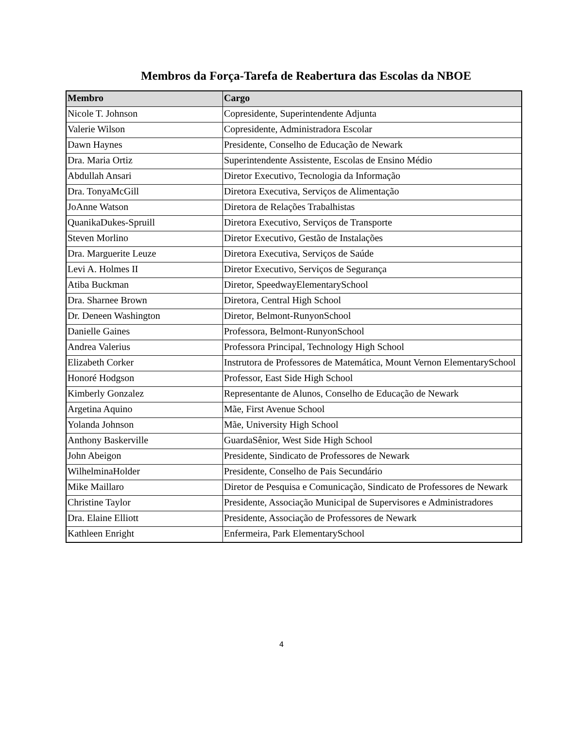Membros da Força-Tarefa de Reabertura das Escolas da NBOE
| Membro | Cargo |
| --- | --- |
| Nicole T. Johnson | Copresidente, Superintendente Adjunta |
| Valerie Wilson | Copresidente, Administradora Escolar |
| Dawn Haynes | Presidente, Conselho de Educação de Newark |
| Dra. Maria Ortiz | Superintendente Assistente, Escolas de Ensino Médio |
| Abdullah Ansari | Diretor Executivo, Tecnologia da Informação |
| Dra. TonyaMcGill | Diretora Executiva, Serviços de Alimentação |
| JoAnne Watson | Diretora de Relações Trabalhistas |
| QuanikaDukes-Spruill | Diretora Executivo, Serviços de Transporte |
| Steven Morlino | Diretor Executivo, Gestão de Instalações |
| Dra. Marguerite Leuze | Diretora Executiva, Serviços de Saúde |
| Levi A. Holmes II | Diretor Executivo, Serviços de Segurança |
| Atiba Buckman | Diretor, SpeedwayElementarySchool |
| Dra. Sharnee Brown | Diretora, Central High School |
| Dr. Deneen Washington | Diretor, Belmont-RunyonSchool |
| Danielle Gaines | Professora, Belmont-RunyonSchool |
| Andrea Valerius | Professora Principal, Technology High School |
| Elizabeth Corker | Instrutora de Professores de Matemática, Mount Vernon ElementarySchool |
| Honoré Hodgson | Professor, East Side High School |
| Kimberly Gonzalez | Representante de Alunos, Conselho de Educação de Newark |
| Argetina Aquino | Mãe, First Avenue School |
| Yolanda Johnson | Mãe, University High School |
| Anthony Baskerville | GuardaSênior, West Side High School |
| John Abeigon | Presidente, Sindicato de Professores de Newark |
| WilhelminaHolder | Presidente, Conselho de Pais Secundário |
| Mike Maillaro | Diretor de Pesquisa e Comunicação, Sindicato de Professores de Newark |
| Christine Taylor | Presidente, Associação Municipal de Supervisores e Administradores |
| Dra. Elaine Elliott | Presidente, Associação de Professores de Newark |
| Kathleen Enright | Enfermeira, Park ElementarySchool |
4